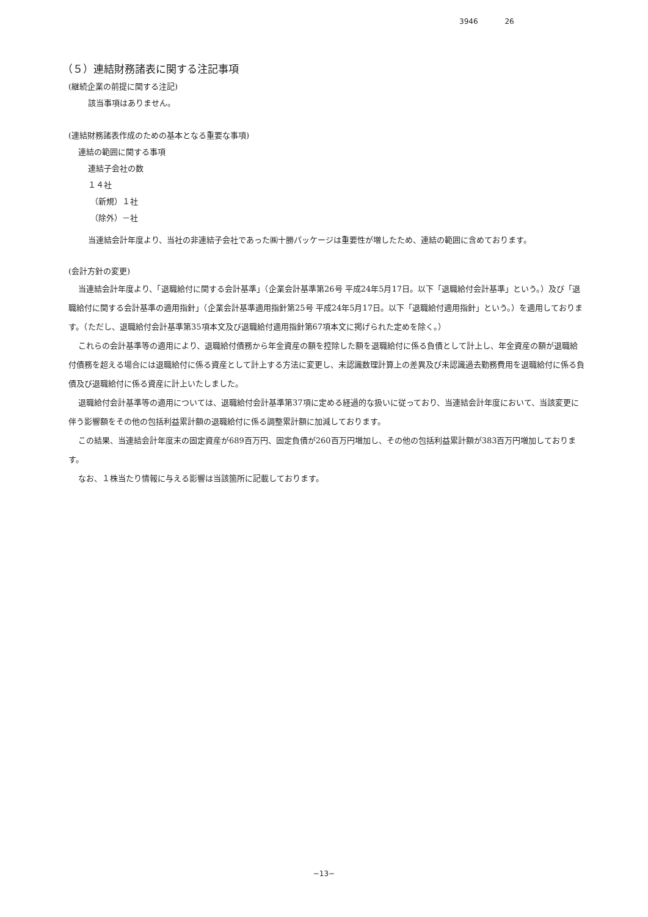3946 26
（５）連結財務諸表に関する注記事項
(継続企業の前提に関する注記)
該当事項はありません。
(連結財務諸表作成のための基本となる重要な事項)
連結の範囲に関する事項
連結子会社の数
１４社
（新規）１社
（除外）－社
当連結会計年度より、当社の非連結子会社であった㈱十勝パッケージは重要性が増したため、連結の範囲に含めております。
(会計方針の変更)
当連結会計年度より、「退職給付に関する会計基準」（企業会計基準第26号 平成24年5月17日。以下「退職給付会計基準」という。）及び「退職給付に関する会計基準の適用指針」（企業会計基準適用指針第25号 平成24年5月17日。以下「退職給付適用指針」という。）を適用しております。（ただし、退職給付会計基準第35項本文及び退職給付適用指針第67項本文に掲げられた定めを除く。）
これらの会計基準等の適用により、退職給付債務から年金資産の額を控除した額を退職給付に係る負債として計上し、年金資産の額が退職給付債務を超える場合には退職給付に係る資産として計上する方法に変更し、未認識数理計算上の差異及び未認識過去勤務費用を退職給付に係る負債及び退職給付に係る資産に計上いたしました。
退職給付会計基準等の適用については、退職給付会計基準第37項に定める経過的な扱いに従っており、当連結会計年度において、当該変更に伴う影響額をその他の包括利益累計額の退職給付に係る調整累計額に加減しております。
この結果、当連結会計年度末の固定資産が689百万円、固定負債が260百万円増加し、その他の包括利益累計額が383百万円増加しております。
なお、１株当たり情報に与える影響は当該箇所に記載しております。
−13−